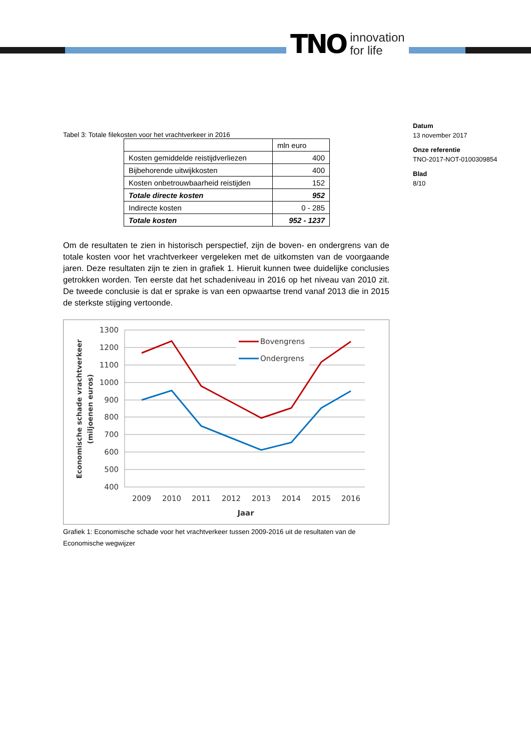TNO innovation
for life
Datum
13 november 2017
Onze referentie
TNO-2017-NOT-0100309854
Blad
8/10
Tabel 3: Totale filekosten voor het vrachtverkeer in 2016
| | mln euro |
| Kosten gemiddelde reistijdverliezen | 400 |
| Bijbehorende uitwijkkosten | 400 |
| Kosten onbetrouwbaarheid reistijden | 152 |
| Totale directe kosten | 952 |
| Indirecte kosten | 0 - 285 |
| Totale kosten | 952 - 1237 |
Om de resultaten te zien in historisch perspectief, zijn de boven- en ondergrens van de totale kosten voor het vrachtverkeer vergeleken met de uitkomsten van de voorgaande jaren. Deze resultaten zijn te zien in grafiek 1. Hieruit kunnen twee duidelijke conclusies getrokken worden. Ten eerste dat het schadeniveau in 2016 op het niveau van 2010 zit. De tweede conclusie is dat er sprake is van een opwaartse trend vanaf 2013 die in 2015 de sterkste stijging vertoonde.
1300
1200
1100
1000
900
800
700
600
500
400
2009
2010
2011
2012
2013
2014
2015
2016
Jaar
Economische schade vrachtverkeer
(miljoenen euros)
Bovengrens
Ondergrens
Grafiek 1: Economische schade voor het vrachtverkeer tussen 2009-2016 uit de resultaten van de Economische wegwijzer